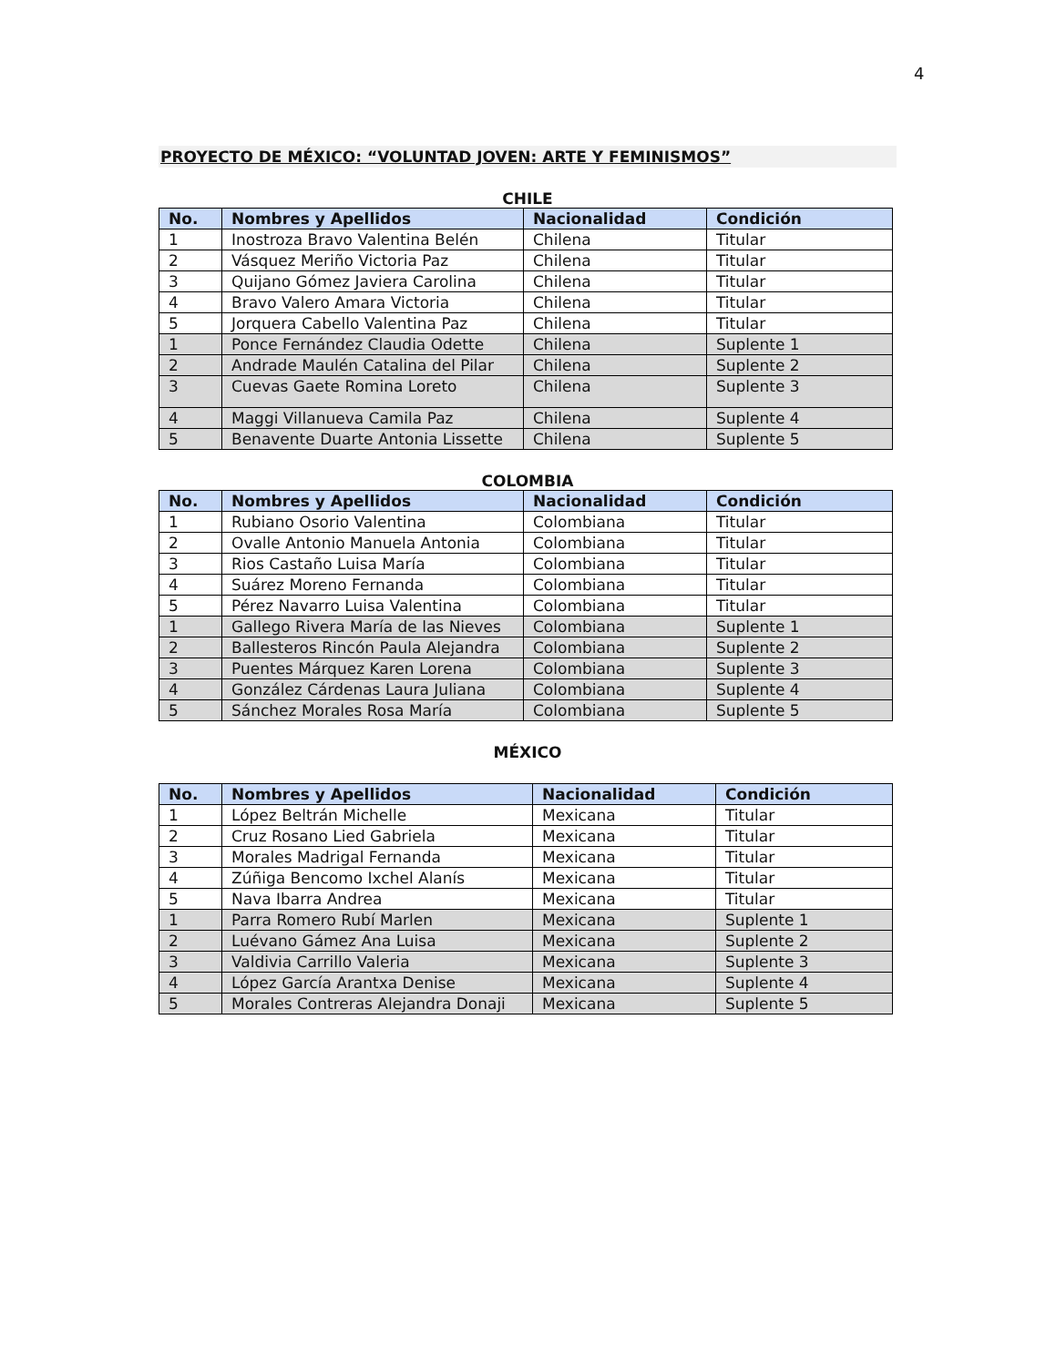4
PROYECTO DE MÉXICO: “VOLUNTAD JOVEN: ARTE Y FEMINISMOS”
CHILE
| No. | Nombres y Apellidos | Nacionalidad | Condición |
| --- | --- | --- | --- |
| 1 | Inostroza Bravo Valentina Belén | Chilena | Titular |
| 2 | Vásquez Meriño Victoria Paz | Chilena | Titular |
| 3 | Quijano Gómez Javiera Carolina | Chilena | Titular |
| 4 | Bravo Valero Amara Victoria | Chilena | Titular |
| 5 | Jorquera Cabello Valentina Paz | Chilena | Titular |
| 1 | Ponce Fernández Claudia Odette | Chilena | Suplente 1 |
| 2 | Andrade Maulén Catalina del Pilar | Chilena | Suplente 2 |
| 3 | Cuevas Gaete Romina Loreto | Chilena | Suplente 3 |
| 4 | Maggi Villanueva Camila Paz | Chilena | Suplente 4 |
| 5 | Benavente Duarte Antonia Lissette | Chilena | Suplente 5 |
COLOMBIA
| No. | Nombres y Apellidos | Nacionalidad | Condición |
| --- | --- | --- | --- |
| 1 | Rubiano Osorio Valentina | Colombiana | Titular |
| 2 | Ovalle Antonio Manuela Antonia | Colombiana | Titular |
| 3 | Rios Castaño Luisa María | Colombiana | Titular |
| 4 | Suárez Moreno Fernanda | Colombiana | Titular |
| 5 | Pérez Navarro Luisa Valentina | Colombiana | Titular |
| 1 | Gallego Rivera María de las Nieves | Colombiana | Suplente 1 |
| 2 | Ballesteros Rincón Paula Alejandra | Colombiana | Suplente 2 |
| 3 | Puentes Márquez Karen Lorena | Colombiana | Suplente 3 |
| 4 | González Cárdenas Laura Juliana | Colombiana | Suplente 4 |
| 5 | Sánchez Morales Rosa María | Colombiana | Suplente 5 |
MÉXICO
| No. | Nombres y Apellidos | Nacionalidad | Condición |
| --- | --- | --- | --- |
| 1 | López Beltrán Michelle | Mexicana | Titular |
| 2 | Cruz Rosano Lied Gabriela | Mexicana | Titular |
| 3 | Morales Madrigal Fernanda | Mexicana | Titular |
| 4 | Zúñiga Bencomo Ixchel Alanís | Mexicana | Titular |
| 5 | Nava Ibarra Andrea | Mexicana | Titular |
| 1 | Parra Romero Rubí Marlen | Mexicana | Suplente 1 |
| 2 | Luévano Gámez Ana Luisa | Mexicana | Suplente 2 |
| 3 | Valdivia Carrillo Valeria | Mexicana | Suplente 3 |
| 4 | López García Arantxa Denise | Mexicana | Suplente 4 |
| 5 | Morales Contreras Alejandra Donaji | Mexicana | Suplente 5 |